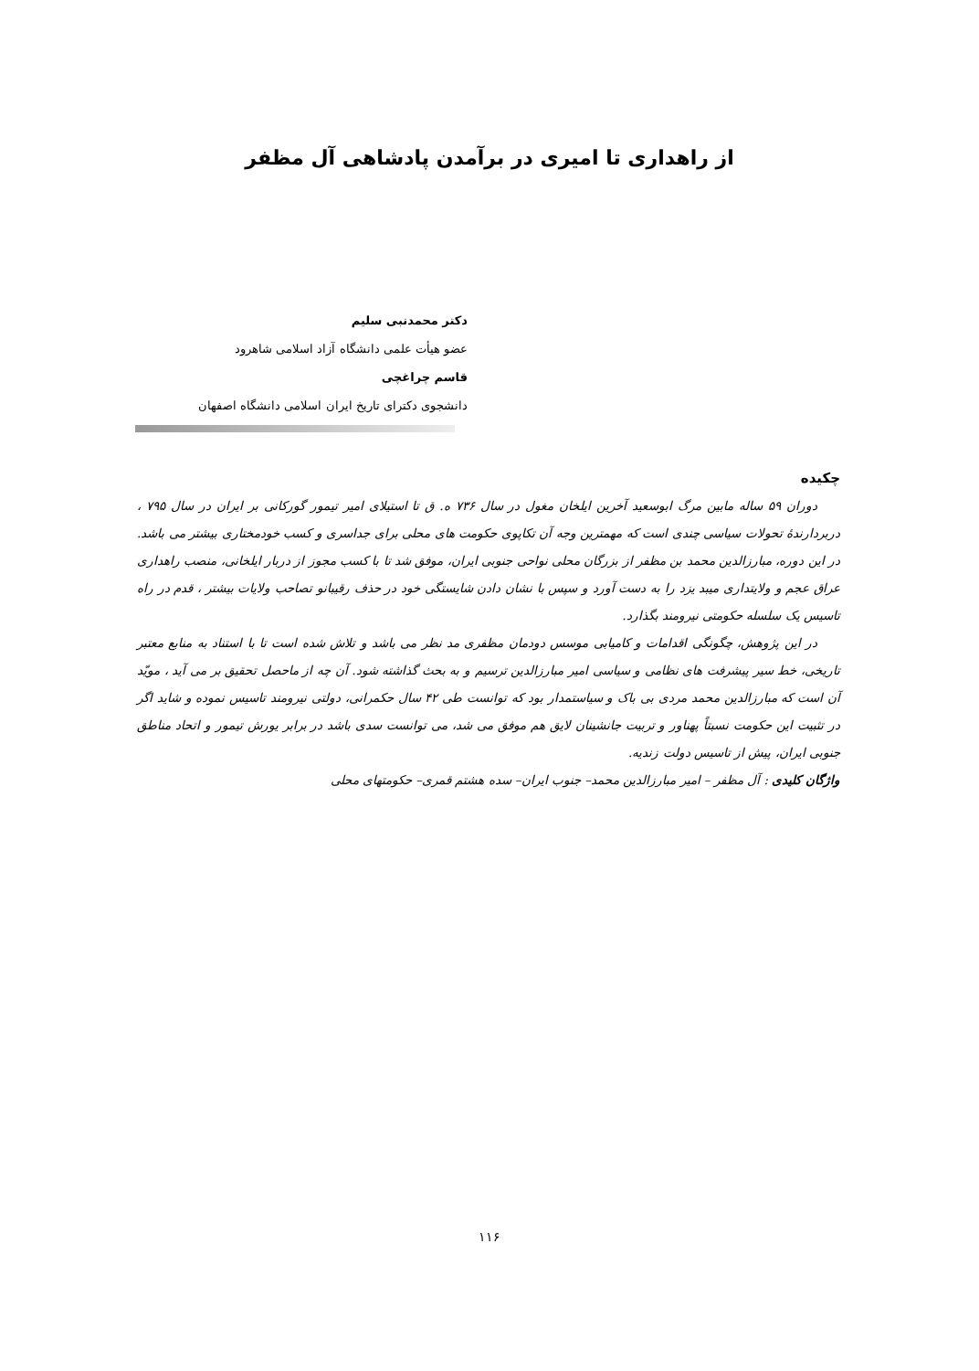از راهداری تا امیری در برآمدن پادشاهی آل مظفر
دکتر محمدنبی سلیم
عضو هیأت علمی دانشگاه آزاد اسلامی شاهرود
قاسم چراغچی
دانشجوی دکترای تاریخ ایران اسلامی دانشگاه اصفهان
چکیده
دوران ۵۹ ساله مابین مرگ ابوسعید آخرین ایلخان مغول در سال ۷۳۶ ه. ق تا استیلای امیر تیمور گورکانی بر ایران در سال ۷۹۵ ، دربردارندهٔ تحولات سیاسی چندی است که مهمترین وجه آن تکاپوی حکومت های محلی برای جداسری و کسب خودمختاری بیشتر می باشد. در این دوره، مبارزالدین محمد بن مظفر از بزرگان محلی نواحی جنوبی ایران، موفق شد تا با کسب مجوز از دربار ایلخانی، منصب راهداری عراق عجم و ولایتداری میبد یزد را به دست آورد و سپس با نشان دادن شایستگی خود در حذف رقیبانو تصاحب ولایات بیشتر ، قدم در راه تاسیس یک سلسله حکومتی نیرومند بگذارد.
در این پژوهش، چگونگی اقدامات و کامیابی موسس دودمان مظفری مد نظر می باشد و تلاش شده است تا با استناد به منابع معتبر تاریخی، خط سیر پیشرفت های نظامی و سیاسی امیر مبارزالدین ترسیم و به بحث گذاشته شود. آن چه از ماحصل تحقیق بر می آید ، مویّد آن است که مبارزالدین محمد مردی بی باک و سیاستمدار بود که توانست طی ۴۲ سال حکمرانی، دولتی نیرومند تاسیس نموده و شاید اگر در تثبیت این حکومت نسبتاً پهناور و تربیت جانشینان لایق هم موفق می شد، می توانست سدی باشد در برابر یورش تیمور و اتحاد مناطق جنوبی ایران، پیش از تاسیس دولت زندیه.
واژگان کلیدی : آل مظفر – امیر مبارزالدین محمد– جنوب ایران– سده هشتم قمری– حکومتهای محلی
۱۱۶